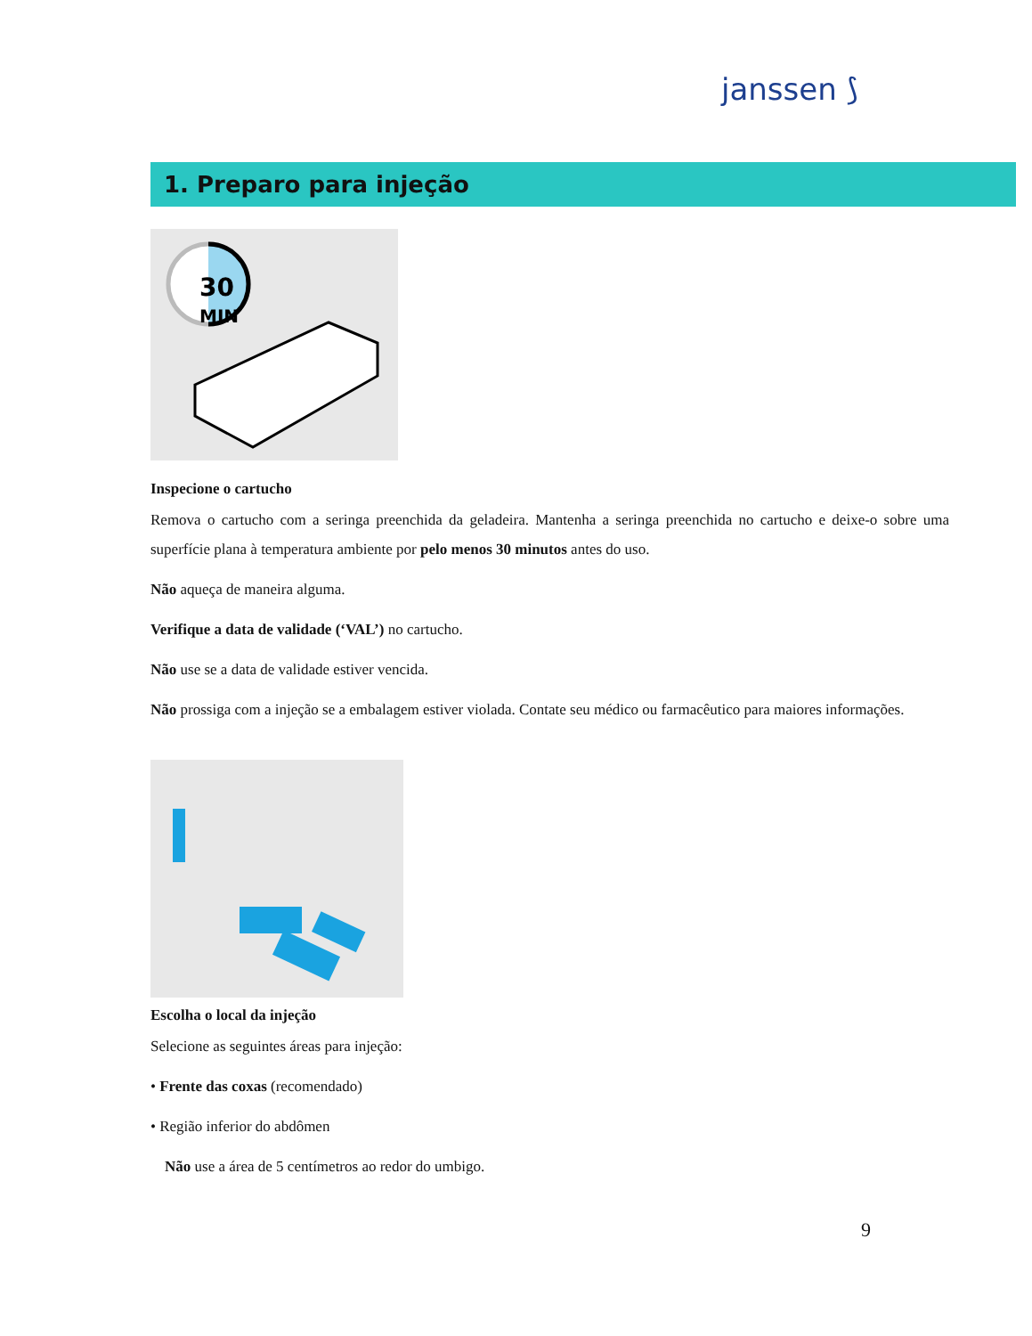janssen ⟆
1. Preparo para injeção
30
MIN
Inspecione o cartucho
Remova o cartucho com a seringa preenchida da geladeira. Mantenha a seringa preenchida no cartucho e deixe-o sobre uma superfície plana à temperatura ambiente por pelo menos 30 minutos antes do uso.
Não aqueça de maneira alguma.
Verifique a data de validade (‘VAL’) no cartucho.
Não use se a data de validade estiver vencida.
Não prossiga com a injeção se a embalagem estiver violada. Contate seu médico ou farmacêutico para maiores informações.
Escolha o local da injeção
Selecione as seguintes áreas para injeção:
• Frente das coxas (recomendado)
• Região inferior do abdômen
Não use a área de 5 centímetros ao redor do umbigo.
9